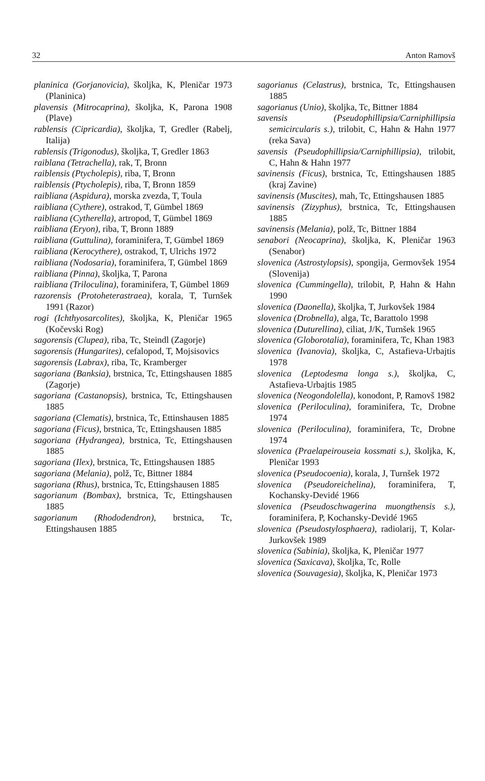32 Anton Ramovš
planinica (Gorjanovicia), školjka, K, Pleničar 1973 (Planinica)
plavensis (Mitrocaprina), školjka, K, Parona 1908 (Plave)
rablensis (Cipricardia), školjka, T, Gredler (Rabelj, Italija)
rablensis (Trigonodus), školjka, T, Gredler 1863
raiblana (Tetrachella), rak, T, Bronn
raiblensis (Ptycholepis), riba, T, Bronn
raiblensis (Ptycholepis), riba, T, Bronn 1859
raibliana (Aspidura), morska zvezda, T, Toula
raibliana (Cythere), ostrakod, T, Gümbel 1869
raibliana (Cytherella), artropod, T, Gümbel 1869
raibliana (Eryon), riba, T, Bronn 1889
raibliana (Guttulina), foraminifera, T, Gümbel 1869
raibliana (Kerocythere), ostrakod, T, Ulrichs 1972
raibliana (Nodosaria), foraminifera, T, Gümbel 1869
raibliana (Pinna), školjka, T, Parona
raibliana (Triloculina), foraminifera, T, Gümbel 1869
razorensis (Protoheterastraea), korala, T, Turnšek 1991 (Razor)
rogi (Ichthyosarcolites), školjka, K, Pleničar 1965 (Kočevski Rog)
sagorensis (Clupea), riba, Tc, Steindl (Zagorje)
sagorensis (Hungarites), cefalopod, T, Mojsisovics
sagorensis (Labrax), riba, Tc, Kramberger
sagoriana (Banksia), brstnica, Tc, Ettingshausen 1885 (Zagorje)
sagoriana (Castanopsis), brstnica, Tc, Ettingshausen 1885
sagoriana (Clematis), brstnica, Tc, Ettinshausen 1885
sagoriana (Ficus), brstnica, Tc, Ettingshausen 1885
sagoriana (Hydrangea), brstnica, Tc, Ettingshausen 1885
sagoriana (Ilex), brstnica, Tc, Ettingshausen 1885
sagoriana (Melania), polž, Tc, Bittner 1884
sagoriana (Rhus), brstnica, Tc, Ettingshausen 1885
sagorianum (Bombax), brstnica, Tc, Ettingshausen 1885
sagorianum (Rhododendron), brstnica, Tc, Ettingshausen 1885
sagorianus (Celastrus), brstnica, Tc, Ettingshausen 1885
sagorianus (Unio), školjka, Tc, Bittner 1884
savensis (Pseudophillipsia/Carniphillipsia semicircularis s.), trilobit, C, Hahn & Hahn 1977 (reka Sava)
savensis (Pseudophillipsia/Carniphillipsia), trilobit, C, Hahn & Hahn 1977
savinensis (Ficus), brstnica, Tc, Ettingshausen 1885 (kraj Zavine)
savinensis (Muscites), mah, Tc, Ettingshausen 1885
savinensis (Zizyphus), brstnica, Tc, Ettingshausen 1885
savinensis (Melania), polž, Tc, Bittner 1884
senabori (Neocaprina), školjka, K, Pleničar 1963 (Senabor)
slovenica (Astrostylopsis), spongija, Germovšek 1954 (Slovenija)
slovenica (Cummingella), trilobit, P, Hahn & Hahn 1990
slovenica (Daonella), školjka, T, Jurkovšek 1984
slovenica (Drobnella), alga, Tc, Barattolo 1998
slovenica (Duturellina), ciliat, J/K, Turnšek 1965
slovenica (Globorotalia), foraminifera, Tc, Khan 1983
slovenica (Ivanovia), školjka, C, Astafieva-Urbajtis 1978
slovenica (Leptodesma longa s.), školjka, C, Astafieva-Urbajtis 1985
slovenica (Neogondolella), konodont, P, Ramovš 1982
slovenica (Periloculina), foraminifera, Tc, Drobne 1974
slovenica (Periloculina), foraminifera, Tc, Drobne 1974
slovenica (Praelapeirouseia kossmati s.), školjka, K, Pleničar 1993
slovenica (Pseudocoenia), korala, J, Turnšek 1972
slovenica (Pseudoreichelina), foraminifera, T, Kochansky-Devidé 1966
slovenica (Pseudoschwagerina muongthensis s.), foraminifera, P, Kochansky-Devidé 1965
slovenica (Pseudostylosphaera), radiolarij, T, Kolar-Jurkovšek 1989
slovenica (Sabinia), školjka, K, Pleničar 1977
slovenica (Saxicava), školjka, Tc, Rolle
slovenica (Souvagesia), školjka, K, Pleničar 1973